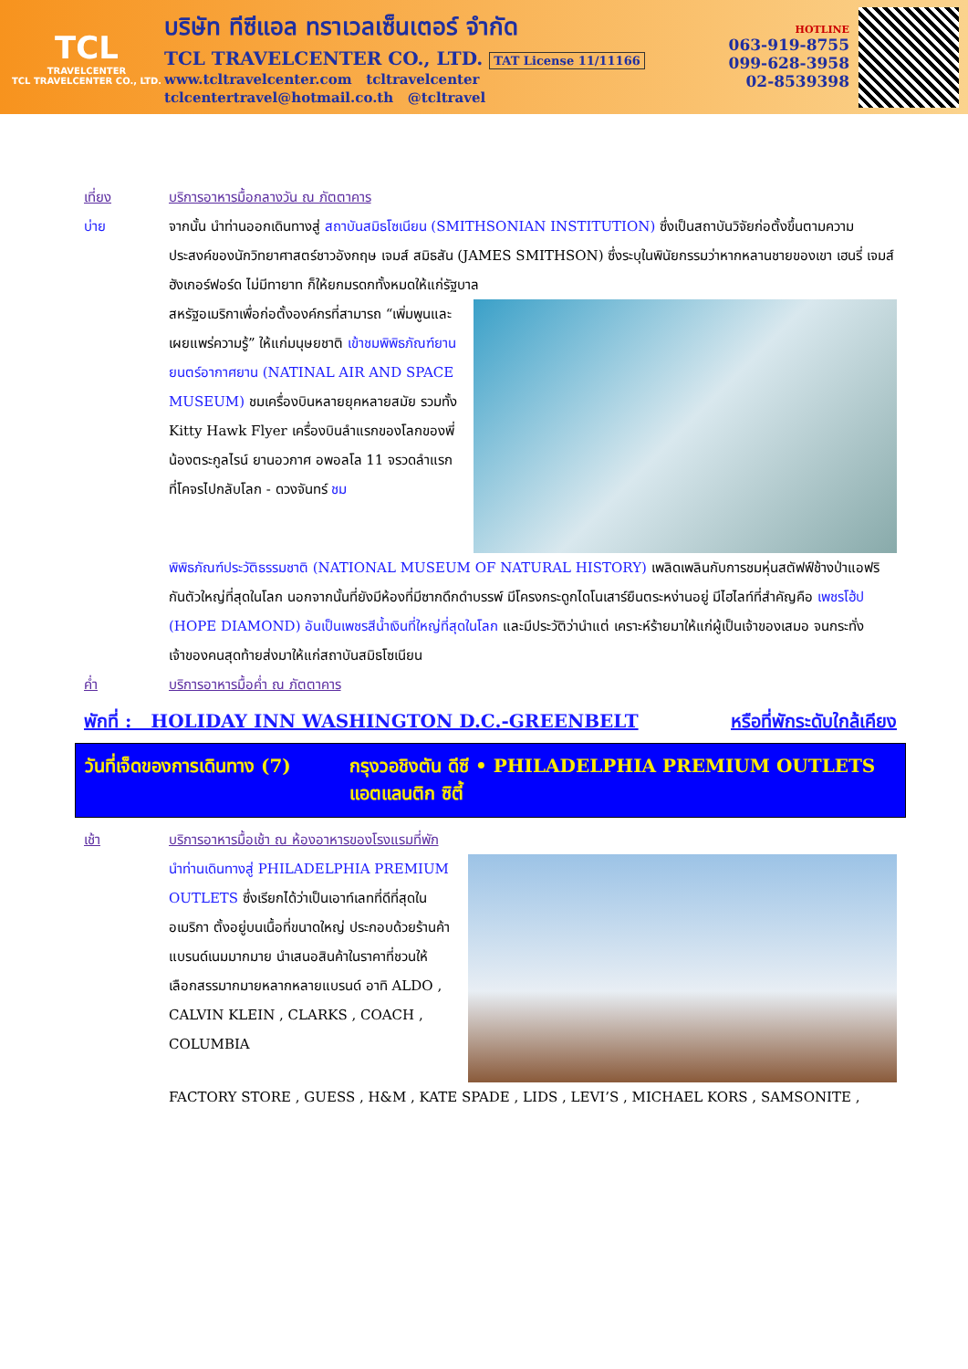TCL
TRAVELCENTER
TCL TRAVELCENTER CO., LTD.
บริษัท ทีซีแอล ทราเวลเซ็นเตอร์ จำกัด
TCL TRAVELCENTER CO., LTD. TAT License 11/11166
www.tcltravelcenter.com tcltravelcenter
tclcentertravel@hotmail.co.th @tcltravel
HOTLINE
063-919-8755
099-628-3958
02-8539398
เที่ยง บริการอาหารมื้อกลางวัน ณ ภัตตาคาร
บ่าย จากนั้น นำท่านออกเดินทางสู่ สถาบันสมิธโซเนียน (SMITHSONIAN INSTITUTION) ซึ่งเป็นสถาบันวิจัยก่อตั้งขึ้นตามความประสงค์ของนักวิทยาศาสตร์ชาวอังกฤษ เจมส์ สมิธสัน (JAMES SMITHSON) ซึ่งระบุในพินัยกรรมว่าหากหลานชายของเขา เฮนรี่ เจมส์ ฮังเกอร์ฟอร์ด ไม่มีทายาท ก็ให้ยกมรดกทั้งหมดให้แก่รัฐบาล
สหรัฐอเมริกาเพื่อก่อตั้งองค์กรที่สามารถ “เพิ่มพูนและเผยแพร่ความรู้” ให้แก่มนุษยชาติ เข้าชมพิพิธภัณฑ์ยานยนตร์อากาศยาน (NATINAL AIR AND SPACE MUSEUM) ชมเครื่องบินหลายยุคหลายสมัย รวมทั้ง Kitty Hawk Flyer เครื่องบินลำแรกของโลกของพี่น้องตระกูลไรน์ ยานอวกาศ อพอลโล 11 จรวดลำแรกที่โคจรไปกลับโลก - ดวงจันทร์ ชม
พิพิธภัณฑ์ประวัติธรรมชาติ (NATIONAL MUSEUM OF NATURAL HISTORY) เพลิดเพลินกับการชมหุ่นสตัฟฟ์ช้างป่าแอฟริกันตัวใหญ่ที่สุดในโลก นอกจากนั้นที่ยังมีห้องที่มีซากดึกดำบรรพ์ มีโครงกระดูกไดโนเสาร์ยืนตระหง่านอยู่ มีไฮไลท์ที่สำคัญคือ เพชรโฮ้ป (HOPE DIAMOND) อันเป็นเพชรสีน้ำเงินที่ใหญ่ที่สุดในโลก และมีประวัติว่านำแต่ เคราะห์ร้ายมาให้แก่ผู้เป็นเจ้าของเสมอ จนกระทั่งเจ้าของคนสุดท้ายส่งมาให้แก่สถาบันสมิธโซเนียน
ค่ำ บริการอาหารมื้อค่ำ ณ ภัตตาคาร
พักที่ : HOLIDAY INN WASHINGTON D.C.-GREENBELT หรือที่พักระดับใกล้เคียง
วันที่เจ็ดของการเดินทาง (7) กรุงวอชิงตัน ดีซี • PHILADELPHIA PREMIUM OUTLETS
แอตแลนติก ซิตี้
เช้า บริการอาหารมื้อเช้า ณ ห้องอาหารของโรงแรมที่พัก
นำท่านเดินทางสู่ PHILADELPHIA PREMIUM OUTLETS ซึ่งเรียกได้ว่าเป็นเอาท์เลทที่ดีที่สุดใน อเมริกา ตั้งอยู่บนเนื้อที่ขนาดใหญ่ ประกอบด้วยร้านค้าแบรนด์เนมมากมาย นำเสนอสินค้าในราคาที่ชวนให้เลือกสรรมากมายหลากหลายแบรนด์ อาทิ ALDO , CALVIN KLEIN , CLARKS , COACH , COLUMBIA
FACTORY STORE , GUESS , H&M , KATE SPADE , LIDS , LEVI’S , MICHAEL KORS , SAMSONITE ,